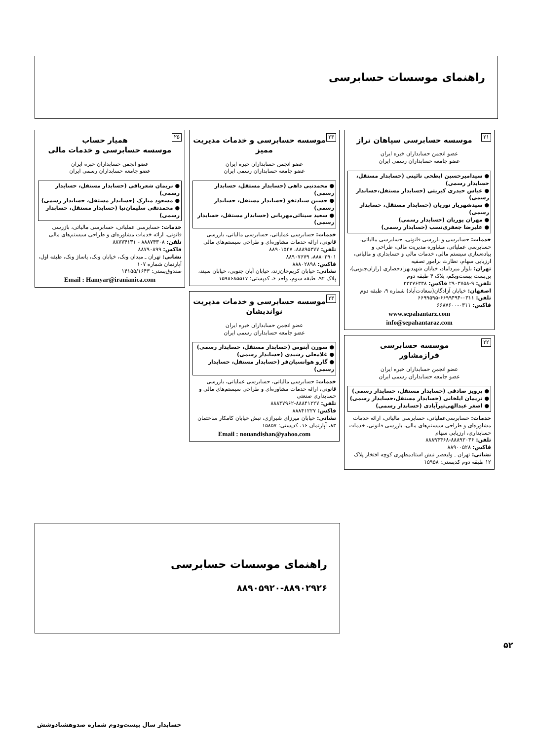راهنمای موسسات حسابرسی
۲۱
موسسه حسابرسی سپاهان تراز
عضو انجمن حسابداران خبره ایران
عضو جامعه حسابداران رسمی ایران
● سیدامیرحسین ابطحی نائینی (حسابدار مستقل، حسابدار رسمی)
● عباس حیدری کبریتی (حسابدار مستقل،حسابدار رسمی)
● سیدشهریار نوریان (حسابدار مستقل، حسابدار رسمی)
● مهران پوریان (حسابدار رسمی)
● علیرضا جعفری‌نسب (حسابدار رسمی)
خدمات: حسابرسی و بازرسی قانونی، حسابرسی مالیاتی، حسابرسی عملیاتی، مشاوره مدیریت مالی، طراحی و پیاده‌سازی سیستم مالی، خدمات مالی و حسابداری و مالیاتی، ارزیابی سهام، نظارت برامور تصفیه
تهران: بلوار میرداماد، خیابان شهیدبهزادحصاری (رازان‌جنوبی)، بن‌بست بیست‌وبکم، پلاک ۴ طبقه دوم
تلفن: ۹-۲۹۰۳۷۵۸ فاکس: ۲۲۲۷۶۳۳۸
اصفهان: خیابان آزادگان(سعادت‌آباد) شماره ۹، طبقه دوم
تلفن: ۰۳۱۱-۶۶۹۹۴۹۴-۶۶۹۹۵۹۵
فاکس: ۰۳۱۱-۶۶۸۷۶۰۰
www.sepahantarz.com
info@sepahantaraz.com
۲۲
موسسه حسابرسی
فرازمشاور
عضو انجمن حسابداران خبره ایران
عضو جامعه حسابداران رسمی ایران
● پرویز صادقی (حسابدار مستقل، حسابدار رسمی)
● نریمان ایلخانی (حسابدار مستقل،حسابدار رسمی)
● اصغر عبدالهی‌تیرآبادی (حسابدار رسمی)
خدمات: حسابرسی‌عملیاتی، حسابرسی مالیاتی، ارائه خدمات مشاوره‌ای و طراحی سیستم‌های مالی، بازرسی قانونی، خدمات حسابداری، ارزیابی سهام
تلفن: ۸۸۸۹۲۰۳۶-۸۸۸۹۴۴۶۸
فاکس: ۸۸۹۰۰۵۲۸
نشانی: تهران ـ ولیعصر نبش استادمطهری کوچه افتخار پلاک ۱۲ طبقه دوم کدپستی: ۱۵۹۵۸
۲۳
موسسه حسابرسی و خدمات مدیریت ممیز
عضو انجمن حسابداران خبره ایران
عضو جامعه حسابداران رسمی ایران
● محمدنبی داهی (حسابدار مستقل، حسابدار رسمی)
● حسین سیادتخو (حسابدار مستقل، حسابدار رسمی)
● سعید سینائی‌مهربانی (حسابدار مستقل، حسابدار رسمی)
خدمات: حسابرسی عملیاتی، حسابرسی مالیاتی، بازرسی قانونی، ارائه خدمات مشاوره‌ای و طراحی سیستم‌های مالی
تلفن: ۸۸۸۹۵۳۷۷، ۸۸۹۰۱۵۴۷
۸۸۸۰۲۹۰۱، ۸۸۹۰۷۶۷۹
فاکس: ۸۸۸۰۲۸۹۸
نشانی: خیابان کریم‌خان‌زند، خیابان آبان جنوبی، خیابان سپند، پلاک ۹۲، طبقه سوم، واحد ۶، کدپستی: ۱۵۹۸۶۸۵۵۱۷
۲۴
موسسه حسابرسی و خدمات مدیریت نواندیشان
عضو انجمن حسابداران خبره ایران
عضو جامعه حسابداران رسمی ایران
● سورن آبنوس (حسابدار مستقل، حسابدار رسمی)
● غلامعلی رشیدی (حسابدار رسمی)
● گارو هوانسیان‌فر (حسابدار مستقل، حسابدار رسمی)
خدمات: حسابرسی مالیاتی، حسابرسی عملیاتی، بازرسی قانونی، ارائه خدمات مشاوره‌ای و طراحی سیستم‌های مالی و حسابداری صنعتی
تلفن: ۸۸۸۴۱۲۲۷-۸۸۸۴۷۹۶۲
فاکس: ۸۸۸۴۱۲۲۷
نشانی: خیابان میرزای شیرازی، نبش خیابان کامکار ساختمان ۸۳، آپارتمان ۱۶، کدپستی: ۱۵۸۵۷
Email : nouandishan@yahoo.com
۲۵
همیار حساب
موسسه حسابرسی و خدمات مالی
عضو انجمن حسابداران خبره ایران
عضو جامعه حسابداران رسمی ایران
● نریمان شعرباقی (حسابدار مستقل، حسابدار رسمی)
● مسعود مبارک (حسابدار مستقل، حسابدار رسمی)
● محمدتقی سلیمان‌نیا (حسابدار مستقل، حسابدار رسمی)
خدمات: حسابرسی عملیاتی، حسابرسی مالیاتی، بازرسی قانونی، ارائه خدمات مشاوره‌ای و طراحی سیستم‌های مالی
تلفن: ۸۸۸۷۴۳۰۸ - ۸۸۷۷۴۱۳۱
فاکس: ۸۸۷۹۰۸۹۹
نشانی: تهران ـ میدان ونک، خیابان ونک، پاساژ ونک، طبقه اول، آپارتمان شماره ۱۰۷
صندوق‌پستی: ۱۴۱۵۵/۱۶۴۳
Email : Hamyar@iranianica.com
راهنمای موسسات حسابرسی
۸۸۹۰۵۹۲۰-۸۸۹۰۲۹۲۶
۵۲
حسابدار سال بیست‌ودوم شماره صدوهشتادوشش